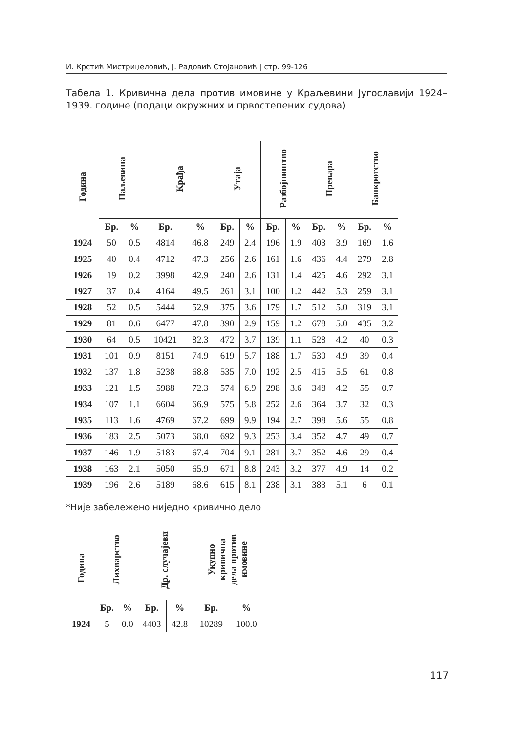И. Крстић Мистриџеловић, Ј. Радовић Стојановић | стр. 99-126
Табела 1. Кривична дела против имовине у Краљевини Југославији 1924–1939. године (подаци окружних и првостепених судова)
| Година | Паљевина | | Крађа | | Утаја | | Разбојништво | | Превара | | Банкротство | |
| --- | --- | --- | --- | --- | --- | --- | --- | --- | --- | --- | --- | --- |
| | Бр. | % | Бр. | % | Бр. | % | Бр. | % | Бр. | % | Бр. | % |
| 1924 | 50 | 0.5 | 4814 | 46.8 | 249 | 2.4 | 196 | 1.9 | 403 | 3.9 | 169 | 1.6 |
| 1925 | 40 | 0.4 | 4712 | 47.3 | 256 | 2.6 | 161 | 1.6 | 436 | 4.4 | 279 | 2.8 |
| 1926 | 19 | 0.2 | 3998 | 42.9 | 240 | 2.6 | 131 | 1.4 | 425 | 4.6 | 292 | 3.1 |
| 1927 | 37 | 0.4 | 4164 | 49.5 | 261 | 3.1 | 100 | 1.2 | 442 | 5.3 | 259 | 3.1 |
| 1928 | 52 | 0.5 | 5444 | 52.9 | 375 | 3.6 | 179 | 1.7 | 512 | 5.0 | 319 | 3.1 |
| 1929 | 81 | 0.6 | 6477 | 47.8 | 390 | 2.9 | 159 | 1.2 | 678 | 5.0 | 435 | 3.2 |
| 1930 | 64 | 0.5 | 10421 | 82.3 | 472 | 3.7 | 139 | 1.1 | 528 | 4.2 | 40 | 0.3 |
| 1931 | 101 | 0.9 | 8151 | 74.9 | 619 | 5.7 | 188 | 1.7 | 530 | 4.9 | 39 | 0.4 |
| 1932 | 137 | 1.8 | 5238 | 68.8 | 535 | 7.0 | 192 | 2.5 | 415 | 5.5 | 61 | 0.8 |
| 1933 | 121 | 1.5 | 5988 | 72.3 | 574 | 6.9 | 298 | 3.6 | 348 | 4.2 | 55 | 0.7 |
| 1934 | 107 | 1.1 | 6604 | 66.9 | 575 | 5.8 | 252 | 2.6 | 364 | 3.7 | 32 | 0.3 |
| 1935 | 113 | 1.6 | 4769 | 67.2 | 699 | 9.9 | 194 | 2.7 | 398 | 5.6 | 55 | 0.8 |
| 1936 | 183 | 2.5 | 5073 | 68.0 | 692 | 9.3 | 253 | 3.4 | 352 | 4.7 | 49 | 0.7 |
| 1937 | 146 | 1.9 | 5183 | 67.4 | 704 | 9.1 | 281 | 3.7 | 352 | 4.6 | 29 | 0.4 |
| 1938 | 163 | 2.1 | 5050 | 65.9 | 671 | 8.8 | 243 | 3.2 | 377 | 4.9 | 14 | 0.2 |
| 1939 | 196 | 2.6 | 5189 | 68.6 | 615 | 8.1 | 238 | 3.1 | 383 | 5.1 | 6 | 0.1 |
*Није забележено ниједно кривично дело
| Година | Лихварство | | Др. случајеви | | Укупно кривична дела против имовине | |
| --- | --- | --- | --- | --- | --- | --- |
| | Бр. | % | Бр. | % | Бр. | % |
| 1924 | 5 | 0.0 | 4403 | 42.8 | 10289 | 100.0 |
117